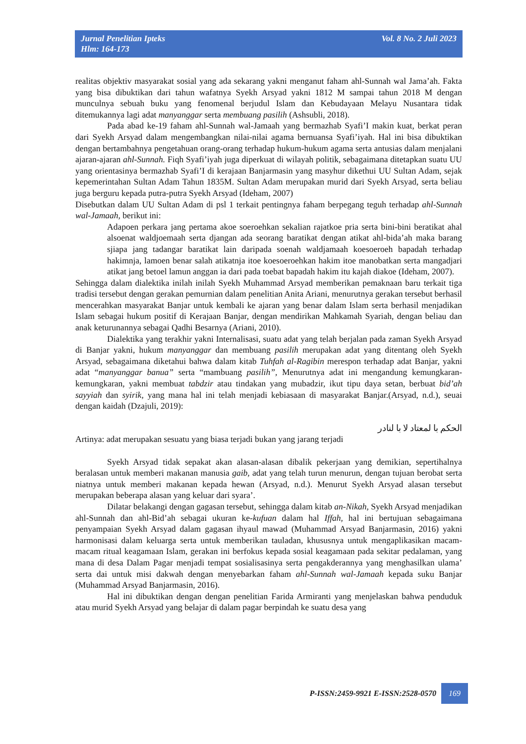Jurnal Penelitian Ipteks
Hlm: 164-173
Vol. 8 No. 2 Juli 2023
realitas objektiv masyarakat sosial yang ada sekarang yakni menganut faham ahl-Sunnah wal Jama’ah. Fakta yang bisa dibuktikan dari tahun wafatnya Syekh Arsyad yakni 1812 M sampai tahun 2018 M dengan munculnya sebuah buku yang fenomenal berjudul Islam dan Kebudayaan Melayu Nusantara tidak ditemukannya lagi adat manyanggar serta membuang pasilih (Ashsubli, 2018).
Pada abad ke-19 faham ahl-Sunnah wal-Jamaah yang bermazhab Syafi’I makin kuat, berkat peran dari Syekh Arsyad dalam mengembangkan nilai-nilai agama bernuansa Syafi’iyah. Hal ini bisa dibuktikan dengan bertambahnya pengetahuan orang-orang terhadap hukum-hukum agama serta antusias dalam menjalani ajaran-ajaran ahl-Sunnah. Fiqh Syafi’iyah juga diperkuat di wilayah politik, sebagaimana ditetapkan suatu UU yang orientasinya bermazhab Syafi’I di kerajaan Banjarmasin yang masyhur dikethui UU Sultan Adam, sejak kepemerintahan Sultan Adam Tahun 1835M. Sultan Adam merupakan murid dari Syekh Arsyad, serta beliau juga berguru kepada putra-putra Syekh Arsyad (Ideham, 2007)
Disebutkan dalam UU Sultan Adam di psl 1 terkait pentingnya faham berpegang teguh terhadap ahl-Sunnah wal-Jamaah, berikut ini:
Adapoen perkara jang pertama akoe soeroehkan sekalian rajatkoe pria serta bini-bini beratikat ahal alsoenat waldjoemaah serta djangan ada seorang baratikat dengan atikat ahl-bida’ah maka barang sjiapa jang tadangar baratikat lain daripada soenah waldjamaah koesoeroeh bapadah terhadap hakimnja, lamoen benar salah atikatnja itoe koesoeroehkan hakim itoe manobatkan serta mangadjari atikat jang betoel lamun anggan ia dari pada toebat bapadah hakim itu kajah diakoe (Ideham, 2007).
Sehingga dalam dialektika inilah inilah Syekh Muhammad Arsyad memberikan pemaknaan baru terkait tiga tradisi tersebut dengan gerakan pemurnian dalam penelitian Anita Ariani, menurutnya gerakan tersebut berhasil mencerahkan masyarakat Banjar untuk kembali ke ajaran yang benar dalam Islam serta berhasil menjadikan Islam sebagai hukum positif di Kerajaan Banjar, dengan mendirikan Mahkamah Syariah, dengan beliau dan anak keturunannya sebagai Qadhi Besarnya (Ariani, 2010).
Dialektika yang terakhir yakni Internalisasi, suatu adat yang telah berjalan pada zaman Syekh Arsyad di Banjar yakni, hukum manyanggar dan membuang pasilih merupakan adat yang ditentang oleh Syekh Arsyad, sebagaimana diketahui bahwa dalam kitab Tuhfah al-Ragibin merespon terhadap adat Banjar, yakni adat “manyanggar banua” serta “mambuang pasilih”, Menurutnya adat ini mengandung kemungkaran- kemungkaran, yakni membuat tabdzir atau tindakan yang mubadzir, ikut tipu daya setan, berbuat bid’ah sayyiah dan syirik, yang mana hal ini telah menjadi kebiasaan di masyarakat Banjar.(Arsyad, n.d.), seuai dengan kaidah (Dzajuli, 2019):
الحكم با لمعتاد لا با لنادر
Artinya: adat merupakan sesuatu yang biasa terjadi bukan yang jarang terjadi
Syekh Arsyad tidak sepakat akan alasan-alasan dibalik pekerjaan yang demikian, sepertihalnya beralasan untuk memberi makanan manusia gaib, adat yang telah turun menurun, dengan tujuan berobat serta niatnya untuk memberi makanan kepada hewan (Arsyad, n.d.). Menurut Syekh Arsyad alasan tersebut merupakan beberapa alasan yang keluar dari syara’.
Dilatar belakangi dengan gagasan tersebut, sehingga dalam kitab an-Nikah, Syekh Arsyad menjadikan ahl-Sunnah dan ahl-Bid’ah sebagai ukuran ke-kufuan dalam hal Iffah, hal ini bertujuan sebagaimana penyampaian Syekh Arsyad dalam gagasan ihyaul mawad (Muhammad Arsyad Banjarmasin, 2016) yakni harmonisasi dalam keluarga serta untuk memberikan tauladan, khususnya untuk mengaplikasikan macam-macam ritual keagamaan Islam, gerakan ini berfokus kepada sosial keagamaan pada sekitar pedalaman, yang mana di desa Dalam Pagar menjadi tempat sosialisasinya serta pengakderannya yang menghasilkan ulama’ serta dai untuk misi dakwah dengan menyebarkan faham ahl-Sunnah wal-Jamaah kepada suku Banjar (Muhammad Arsyad Banjarmasin, 2016).
Hal ini dibuktikan dengan dengan penelitian Farida Armiranti yang menjelaskan bahwa penduduk atau murid Syekh Arsyad yang belajar di dalam pagar berpindah ke suatu desa yang
P-ISSN:2459-9921 E-ISSN:2528-0570 169